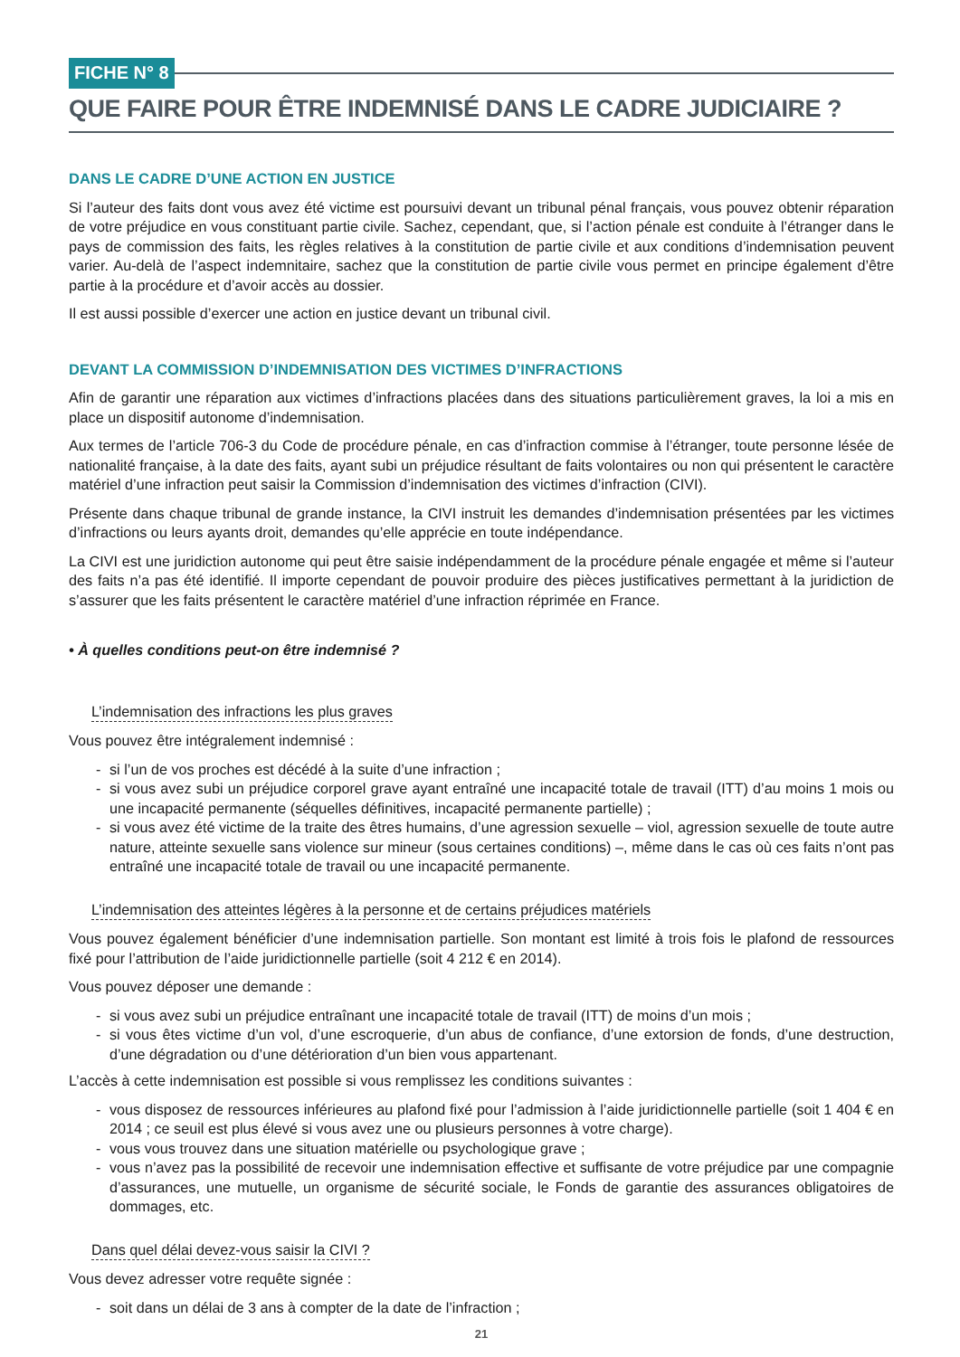FICHE N° 8
QUE FAIRE POUR ÊTRE INDEMNISÉ DANS LE CADRE JUDICIAIRE ?
DANS LE CADRE D’UNE ACTION EN JUSTICE
Si l’auteur des faits dont vous avez été victime est poursuivi devant un tribunal pénal français, vous pouvez obtenir réparation de votre préjudice en vous constituant partie civile. Sachez, cependant, que, si l’action pénale est conduite à l’étranger dans le pays de commission des faits, les règles relatives à la constitution de partie civile et aux conditions d’indemnisation peuvent varier. Au-delà de l’aspect indemnitaire, sachez que la constitution de partie civile vous permet en principe également d’être partie à la procédure et d’avoir accès au dossier.
Il est aussi possible d’exercer une action en justice devant un tribunal civil.
DEVANT LA COMMISSION D’INDEMNISATION DES VICTIMES D’INFRACTIONS
Afin de garantir une réparation aux victimes d’infractions placées dans des situations particulièrement graves, la loi a mis en place un dispositif autonome d’indemnisation.
Aux termes de l’article 706-3 du Code de procédure pénale, en cas d’infraction commise à l’étranger, toute personne lésée de nationalité française, à la date des faits, ayant subi un préjudice résultant de faits volontaires ou non qui présentent le caractère matériel d’une infraction peut saisir la Commission d’indemnisation des victimes d’infraction (CIVI).
Présente dans chaque tribunal de grande instance, la CIVI instruit les demandes d’indemnisation présentées par les victimes d’infractions ou leurs ayants droit, demandes qu’elle apprécie en toute indépendance.
La CIVI est une juridiction autonome qui peut être saisie indépendamment de la procédure pénale engagée et même si l’auteur des faits n’a pas été identifié. Il importe cependant de pouvoir produire des pièces justificatives permettant à la juridiction de s’assurer que les faits présentent le caractère matériel d’une infraction réprimée en France.
• À quelles conditions peut-on être indemnisé ?
L’indemnisation des infractions les plus graves
Vous pouvez être intégralement indemnisé :
- si l’un de vos proches est décédé à la suite d’une infraction ;
- si vous avez subi un préjudice corporel grave ayant entraîné une incapacité totale de travail (ITT) d’au moins 1 mois ou une incapacité permanente (séquelles définitives, incapacité permanente partielle) ;
- si vous avez été victime de la traite des êtres humains, d’une agression sexuelle – viol, agression sexuelle de toute autre nature, atteinte sexuelle sans violence sur mineur (sous certaines conditions) –, même dans le cas où ces faits n’ont pas entraîné une incapacité totale de travail ou une incapacité permanente.
L’indemnisation des atteintes légères à la personne et de certains préjudices matériels
Vous pouvez également bénéficier d’une indemnisation partielle. Son montant est limité à trois fois le plafond de ressources fixé pour l’attribution de l’aide juridictionnelle partielle (soit 4 212 € en 2014).
Vous pouvez déposer une demande :
- si vous avez subi un préjudice entraînant une incapacité totale de travail (ITT) de moins d’un mois ;
- si vous êtes victime d’un vol, d’une escroquerie, d’un abus de confiance, d’une extorsion de fonds, d’une destruction, d’une dégradation ou d’une détérioration d’un bien vous appartenant.
L’accès à cette indemnisation est possible si vous remplissez les conditions suivantes :
- vous disposez de ressources inférieures au plafond fixé pour l’admission à l’aide juridictionnelle partielle (soit 1 404 € en 2014 ; ce seuil est plus élevé si vous avez une ou plusieurs personnes à votre charge).
- vous vous trouvez dans une situation matérielle ou psychologique grave ;
- vous n’avez pas la possibilité de recevoir une indemnisation effective et suffisante de votre préjudice par une compagnie d’assurances, une mutuelle, un organisme de sécurité sociale, le Fonds de garantie des assurances obligatoires de dommages, etc.
Dans quel délai devez-vous saisir la CIVI ?
Vous devez adresser votre requête signée :
- soit dans un délai de 3 ans à compter de la date de l’infraction ;
21